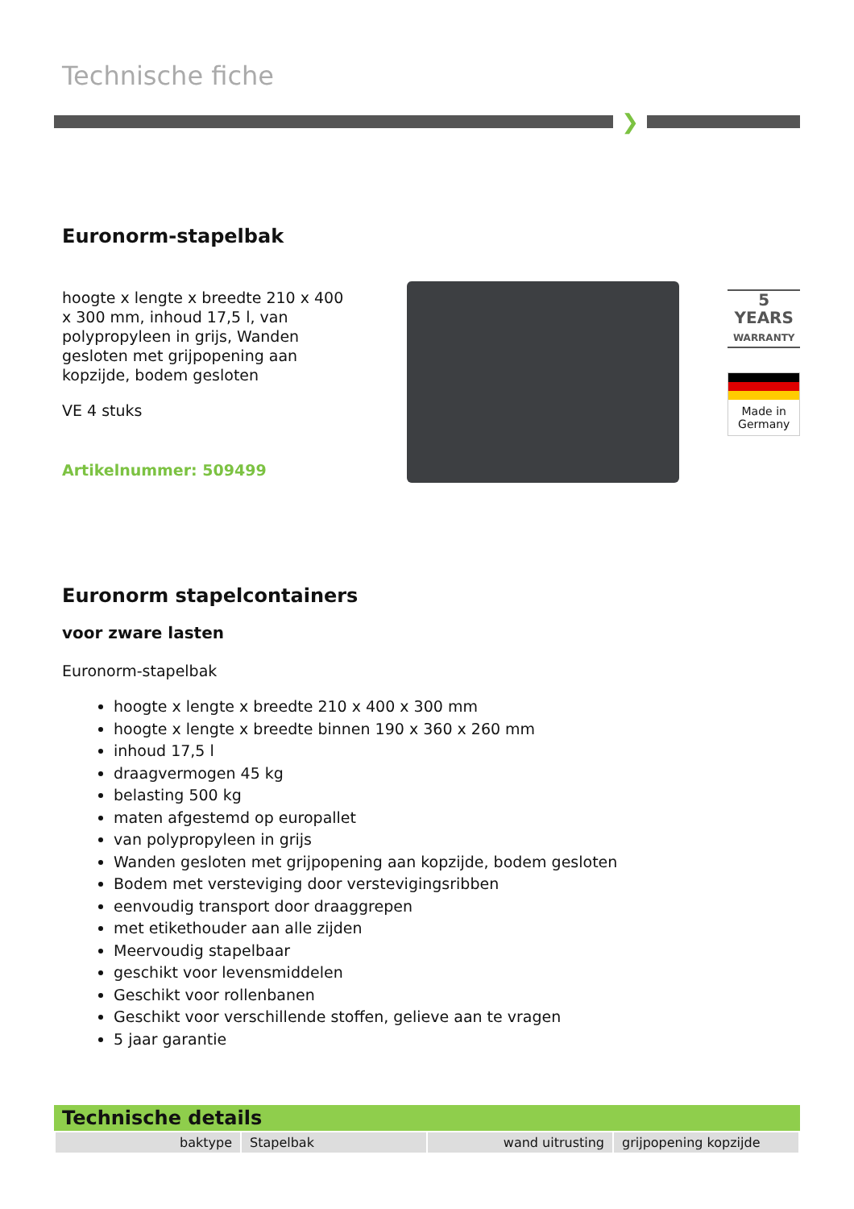Technische fiche
❯
Euronorm-stapelbak
hoogte x lengte x breedte 210 x 400 x 300 mm, inhoud 17,5 l, van polypropyleen in grijs, Wanden gesloten met grijpopening aan kopzijde, bodem gesloten
VE 4 stuks
Artikelnummer: 509499
5
YEARS
WARRANTY
Made in Germany
Euronorm stapelcontainers
voor zware lasten
Euronorm-stapelbak
hoogte x lengte x breedte 210 x 400 x 300 mm
hoogte x lengte x breedte binnen 190 x 360 x 260 mm
inhoud 17,5 l
draagvermogen 45 kg
belasting 500 kg
maten afgestemd op europallet
van polypropyleen in grijs
Wanden gesloten met grijpopening aan kopzijde, bodem gesloten
Bodem met versteviging door verstevigingsribben
eenvoudig transport door draaggrepen
met etikethouder aan alle zijden
Meervoudig stapelbaar
geschikt voor levensmiddelen
Geschikt voor rollenbanen
Geschikt voor verschillende stoffen, gelieve aan te vragen
5 jaar garantie
Technische details
| baktype | Stapelbak | wand uitrusting | grijpopening kopzijde |